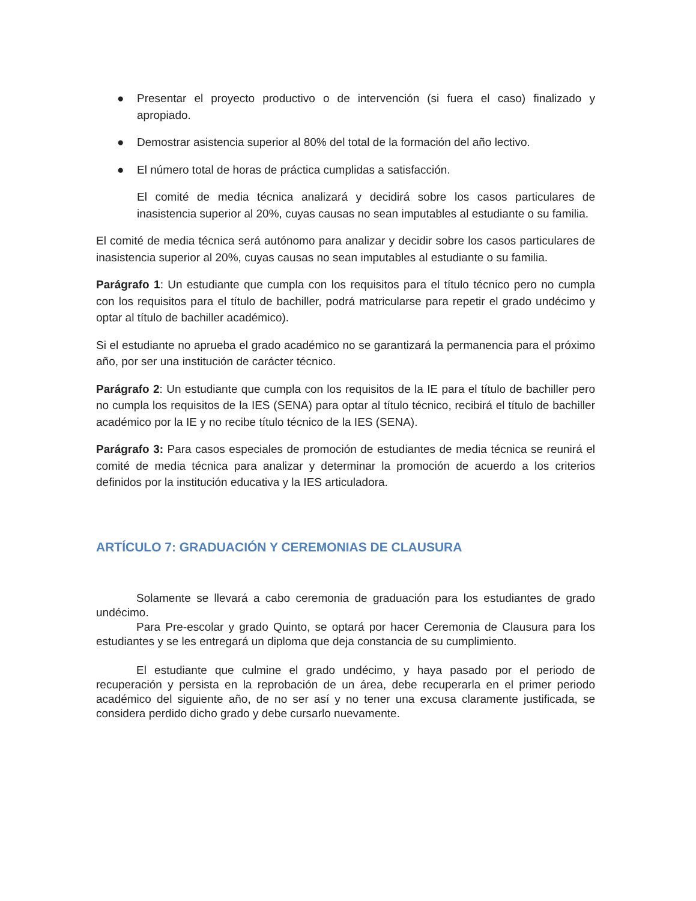● Presentar el proyecto productivo o de intervención (si fuera el caso) finalizado y apropiado.
● Demostrar asistencia superior al 80% del total de la formación del año lectivo.
● El número total de horas de práctica cumplidas a satisfacción.
El comité de media técnica analizará y decidirá sobre los casos particulares de inasistencia superior al 20%, cuyas causas no sean imputables al estudiante o su familia.
El comité de media técnica será autónomo para analizar y decidir sobre los casos particulares de inasistencia superior al 20%, cuyas causas no sean imputables al estudiante o su familia.
Parágrafo 1: Un estudiante que cumpla con los requisitos para el título técnico pero no cumpla con los requisitos para el título de bachiller, podrá matricularse para repetir el grado undécimo y optar al título de bachiller académico).
Si el estudiante no aprueba el grado académico no se garantizará la permanencia para el próximo año, por ser una institución de carácter técnico.
Parágrafo 2: Un estudiante que cumpla con los requisitos de la IE para el título de bachiller pero no cumpla los requisitos de la IES (SENA) para optar al título técnico, recibirá el título de bachiller académico por la IE y no recibe título técnico de la IES (SENA).
Parágrafo 3: Para casos especiales de promoción de estudiantes de media técnica se reunirá el comité de media técnica para analizar y determinar la promoción de acuerdo a los criterios definidos por la institución educativa y la IES articuladora.
ARTÍCULO 7: GRADUACIÓN Y CEREMONIAS DE CLAUSURA
Solamente se llevará a cabo ceremonia de graduación para los estudiantes de grado undécimo.
Para Pre-escolar y grado Quinto, se optará por hacer Ceremonia de Clausura para los estudiantes y se les entregará un diploma que deja constancia de su cumplimiento.
El estudiante que culmine el grado undécimo, y haya pasado por el periodo de recuperación y persista en la reprobación de un área, debe recuperarla en el primer periodo académico del siguiente año, de no ser así y no tener una excusa claramente justificada, se considera perdido dicho grado y debe cursarlo nuevamente.